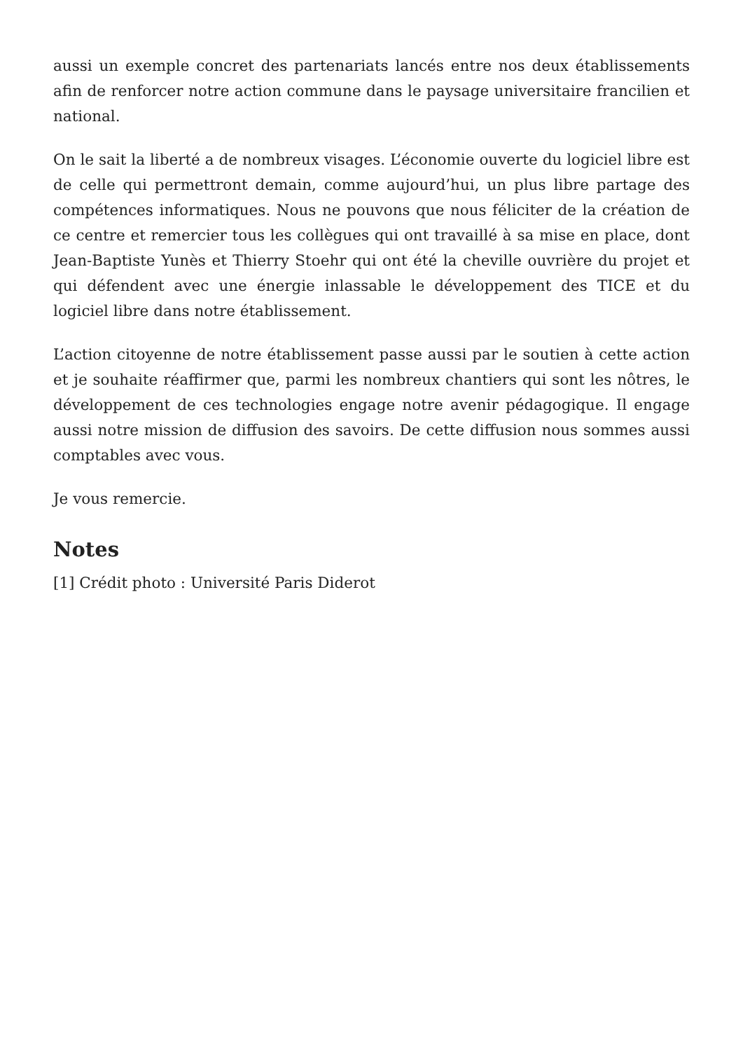aussi un exemple concret des partenariats lancés entre nos deux établissements afin de renforcer notre action commune dans le paysage universitaire francilien et national.
On le sait la liberté a de nombreux visages. L’économie ouverte du logiciel libre est de celle qui permettront demain, comme aujourd’hui, un plus libre partage des compétences informatiques. Nous ne pouvons que nous féliciter de la création de ce centre et remercier tous les collègues qui ont travaillé à sa mise en place, dont Jean-Baptiste Yunès et Thierry Stoehr qui ont été la cheville ouvrière du projet et qui défendent avec une énergie inlassable le développement des TICE et du logiciel libre dans notre établissement.
L’action citoyenne de notre établissement passe aussi par le soutien à cette action et je souhaite réaffirmer que, parmi les nombreux chantiers qui sont les nôtres, le développement de ces technologies engage notre avenir pédagogique. Il engage aussi notre mission de diffusion des savoirs. De cette diffusion nous sommes aussi comptables avec vous.
Je vous remercie.
Notes
[1] Crédit photo : Université Paris Diderot